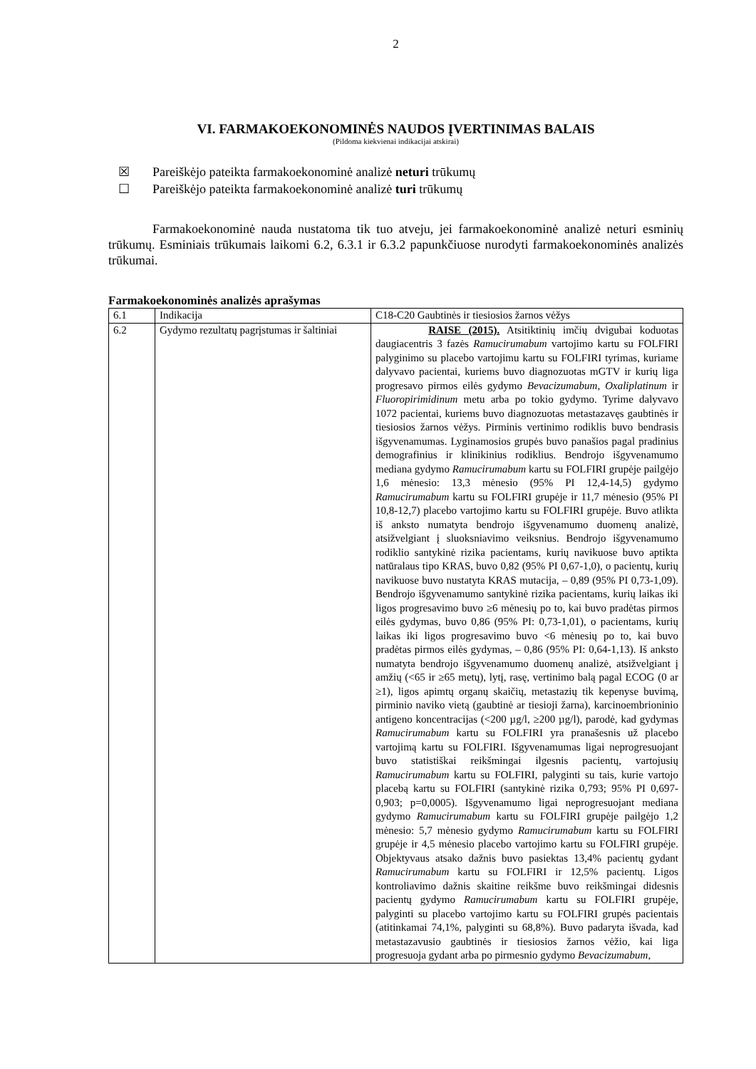2
VI. FARMAKOEKONOMINĖS NAUDOS ĮVERTINIMAS BALAIS
(Pildoma kiekvienai indikacijai atskirai)
☒ Pareiškėjo pateikta farmakoekonominė analizė neturi trūkumų
☐ Pareiškėjo pateikta farmakoekonominė analizė turi trūkumų
Farmakoekonominė nauda nustatoma tik tuo atveju, jei farmakoekonominė analizė neturi esminių trūkumų. Esminiais trūkumais laikomi 6.2, 6.3.1 ir 6.3.2 papunkčiuose nurodyti farmakoekonominės analizės trūkumai.
Farmakoekonominės analizės aprašymas
| 6.1 | Indikacija | C18-C20 Gaubtinės ir tiesiosios žarnos vėžys |
| 6.2 | Gydymo rezultatų pagrįstumas ir šaltiniai | RAISE (2015). Atsitiktinių imčių dvigubai koduotas daugiacentris 3 fazės Ramucirumabum vartojimo kartu su FOLFIRI palyginimo su placebo vartojimu kartu su FOLFIRI tyrimas, kuriame dalyvavo pacientai, kuriems buvo diagnozuotas mGTV ir kurių liga progresavo pirmos eilės gydymo Bevacizumabum , Oxaliplatinum ir Fluoropirimidinum metu arba po tokio gydymo. Tyrime dalyvavo 1072 pacientai, kuriems buvo diagnozuotas metastazavęs gaubtinės ir tiesiosios žarnos vėžys. Pirminis vertinimo rodiklis buvo bendrasis išgyvenamumas. Lyginamosios grupės buvo panašios pagal pradinius demografinius ir klinikinius rodiklius. Bendrojo išgyvenamumo mediana gydymo Ramucirumabum kartu su FOLFIRI grupėje pailgėjo 1,6 mėnesio: 13,3 mėnesio (95% PI 12,4-14,5) gydymo Ramucirumabum kartu su FOLFIRI grupėje ir 11,7 mėnesio (95% PI 10,8-12,7) placebo vartojimo kartu su FOLFIRI grupėje. Buvo atlikta iš anksto numatyta bendrojo išgyvenamumo duomenų analizė, atsižvelgiant į sluoksniavimo veiksnius. Bendrojo išgyvenamumo rodiklio santykinė rizika pacientams, kurių navikuose buvo aptikta natūralaus tipo KRAS, buvo 0,82 (95% PI 0,67-1,0), o pacientų, kurių navikuose buvo nustatyta KRAS mutacija, – 0,89 (95% PI 0,73-1,09). Bendrojo išgyvenamumo santykinė rizika pacientams, kurių laikas iki ligos progresavimo buvo ≥6 mėnesių po to, kai buvo pradėtas pirmos eilės gydymas, buvo 0,86 (95% PI: 0,73-1,01), o pacientams, kurių laikas iki ligos progresavimo buvo <6 mėnesių po to, kai buvo pradėtas pirmos eilės gydymas, – 0,86 (95% PI: 0,64-1,13). Iš anksto numatyta bendrojo išgyvenamumo duomenų analizė, atsižvelgiant į amžių (<65 ir ≥65 metų), lytį, rasę, vertinimo balą pagal ECOG (0 ar ≥1), ligos apimtų organų skaičių, metastazių tik kepenyse buvimą, pirminio naviko vietą (gaubtinė ar tiesioji žarna), karcinoembrioninio antigeno koncentracijas (<200 µg/l, ≥200 µg/l), parodė, kad gydymas Ramucirumabum kartu su FOLFIRI yra pranašesnis už placebo vartojimą kartu su FOLFIRI. Išgyvenamumas ligai neprogresuojant buvo statistiškai reikšmingai ilgesnis pacientų, vartojusių Ramucirumabum kartu su FOLFIRI, palyginti su tais, kurie vartojo placebą kartu su FOLFIRI (santykinė rizika 0,793; 95% PI 0,697-0,903; p=0,0005). Išgyvenamumo ligai neprogresuojant mediana gydymo Ramucirumabum kartu su FOLFIRI grupėje pailgėjo 1,2 mėnesio: 5,7 mėnesio gydymo Ramucirumabum kartu su FOLFIRI grupėje ir 4,5 mėnesio placebo vartojimo kartu su FOLFIRI grupėje. Objektyvaus atsako dažnis buvo pasiektas 13,4% pacientų gydant Ramucirumabum kartu su FOLFIRI ir 12,5% pacientų. Ligos kontroliavimo dažnis skaitine reikšme buvo reikšmingai didesnis pacientų gydymo Ramucirumabum kartu su FOLFIRI grupėje, palyginti su placebo vartojimo kartu su FOLFIRI grupės pacientais (atitinkamai 74,1%, palyginti su 68,8%). Buvo padaryta išvada, kad metastazavusio gaubtinės ir tiesiosios žarnos vėžio, kai liga progresuoja gydant arba po pirmesnio gydymo Bevacizumabum , |